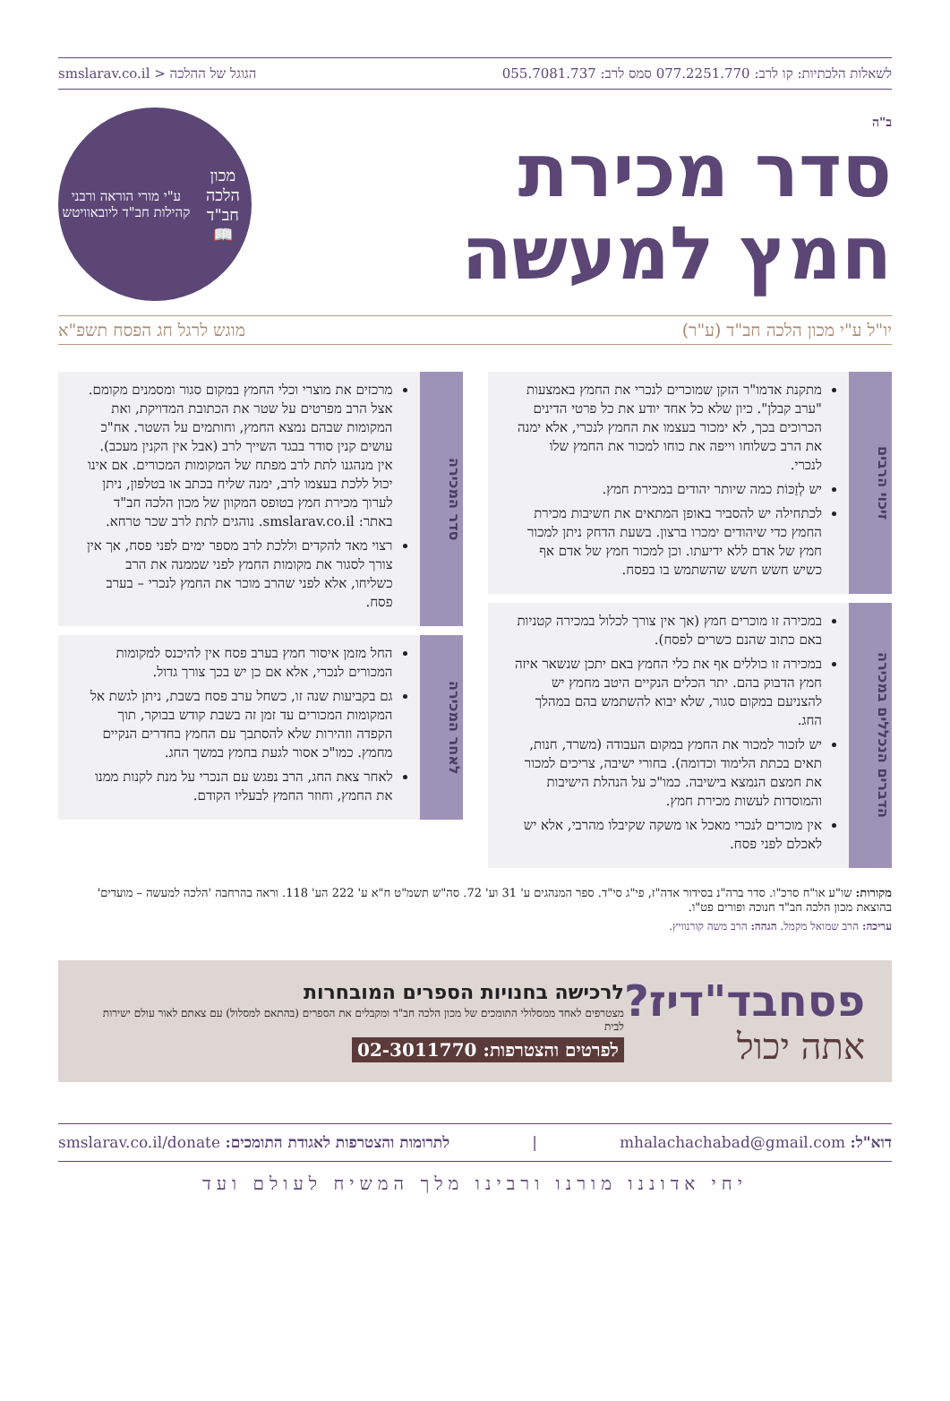לשאלות הלכתיות: קו לרב: 077.2251.770 סמס לרב: 055.7081.737 הגוגל של ההלכה < smslarav.co.il
ב"ה
סדר מכירת
חמץ למעשה
מכון הלכה חב"ד
📖
ע"י מורי הוראה ורבני קהילות חב"ד ליובאוויטש
יו"ל ע"י מכון הלכה חב"ד (ע"ר) מוגש לרגל חג הפסח תשפ"א
זיכוי הרבים
מתקנת אדמו"ר הזקן שמוכרים לנכרי את החמץ באמצעות "ערב קבלן". כיון שלא כל אחד יודע את כל פרטי הדינים הכרוכים בכך, לא ימכור בעצמו את החמץ לנכרי, אלא ימנה את הרב כשלוחו וייפה את כוחו למכור את החמץ שלו לנכרי.
יש לְזַכּוֹת כמה שיותר יהודים במכירת חמץ.
לכתחילה יש להסביר באופן המתאים את חשיבות מכירת החמץ כדי שיהודים ימכרו ברצון. בשעת הדחק ניתן למכור חמץ של אדם ללא ידיעתו. וכן למכור חמץ של אדם אף כשיש חשש חשש שהשתמש בו בפסח.
הדברים הנכללים במכירה
במכירה זו מוכרים חמץ (אך אין צורך לכלול במכירה קטניות באם כתוב שהנם כשרים לפסח).
במכירה זו כוללים אף את כלי החמץ באם יתכן שנשאר איזה חמץ הדבוק בהם. יתר הכלים הנקיים היטב מחמץ יש להצניעם במקום סגור, שלא יבוא להשתמש בהם במהלך החג.
יש לזכור למכור את החמץ במקום העבודה (משרד, חנות, תאים בכתת הלימוד וכדומה). בחורי ישיבה, צריכים למכור את חמצם הנמצא בישיבה. כמו"כ על הנהלת הישיבות והמוסדות לעשות מכירת חמץ.
אין מוכרים לנכרי מאכל או משקה שקיבלו מהרבי, אלא יש לאכלם לפני פסח.
סדר המכירה
מרכזים את מוצרי וכלי החמץ במקום סגור ומסמנים מקומם. אצל הרב מפרטים על שטר את הכתובת המדויקת, ואת המקומות שבהם נמצא החמץ, וחותמים על השטר. אח"כ עושים קנין סודר בבגד השייך לרב (אבל אין הקנין מעכב). אין מנהגנו לתת לרב מפתח של המקומות המכורים. אם אינו יכול ללכת בעצמו לרב, ימנה שליח בכתב או בטלפון, ניתן לערוך מכירת חמץ בטופס המקוון של מכון הלכה חב"ד באתר: smslarav.co.il. נוהגים לתת לרב שכר טרחא.
רצוי מאד להקדים וללכת לרב מספר ימים לפני פסח, אך אין צורך לסגור את מקומות החמץ לפני שממנה את הרב כשליחו, אלא לפני שהרב מוכר את החמץ לנכרי – בערב פסח.
לאחר המכירה
החל מזמן איסור חמץ בערב פסח אין להיכנס למקומות המכורים לנכרי, אלא אם כן יש בכך צורך גדול.
גם בקביעות שנה זו, כשחל ערב פסח בשבת, ניתן לגשת אל המקומות המכורים עד זמן זה בשבת קודש בבוקר, תוך הקפדה וזהירות שלא להסתבך עם החמץ בחדרים הנקיים מחמץ. כמו"כ אסור לגעת בחמץ במשך החג.
לאחר צאת החג, הרב נפגש עם הנכרי על מנת לקנות ממנו את החמץ, וחוזר החמץ לבעליו הקודם.
מקורות: שו"ע או"ח סרכ"ו. סדר ברה"נ בסידור אדה"ז, פי"ג סי"ד. ספר המנהגים ע' 31 וע' 72. סה"ש תשמ"ט ח"א ע' 222 הע' 118. וראה בהרחבה 'הלכה למעשה – מועדים' בהוצאת מכון הלכה חב"ד חנוכה ופורים פט"ו.
עריכה: הרב שמואל מקמל. הגהה: הרב משה קורנוויץ.
פסחבד"דיז?
אתה יכול
לרכישה בחנויות הספרים המובחרות
מצטרפים לאחד ממסלולי התומכים של מכון הלכה חב"ד ומקבלים את הספרים (בהתאם למסלול) עם צאתם לאור עולם ישירות לבית
לפרטים והצטרפות: 02-3011770
דוא"ל: mhalachachabad@gmail.com | לתרומות והצטרפות לאגודת התומכים: smslarav.co.il/donate
יחי אדוננו מורנו ורבינו מלך המשיח לעולם ועד